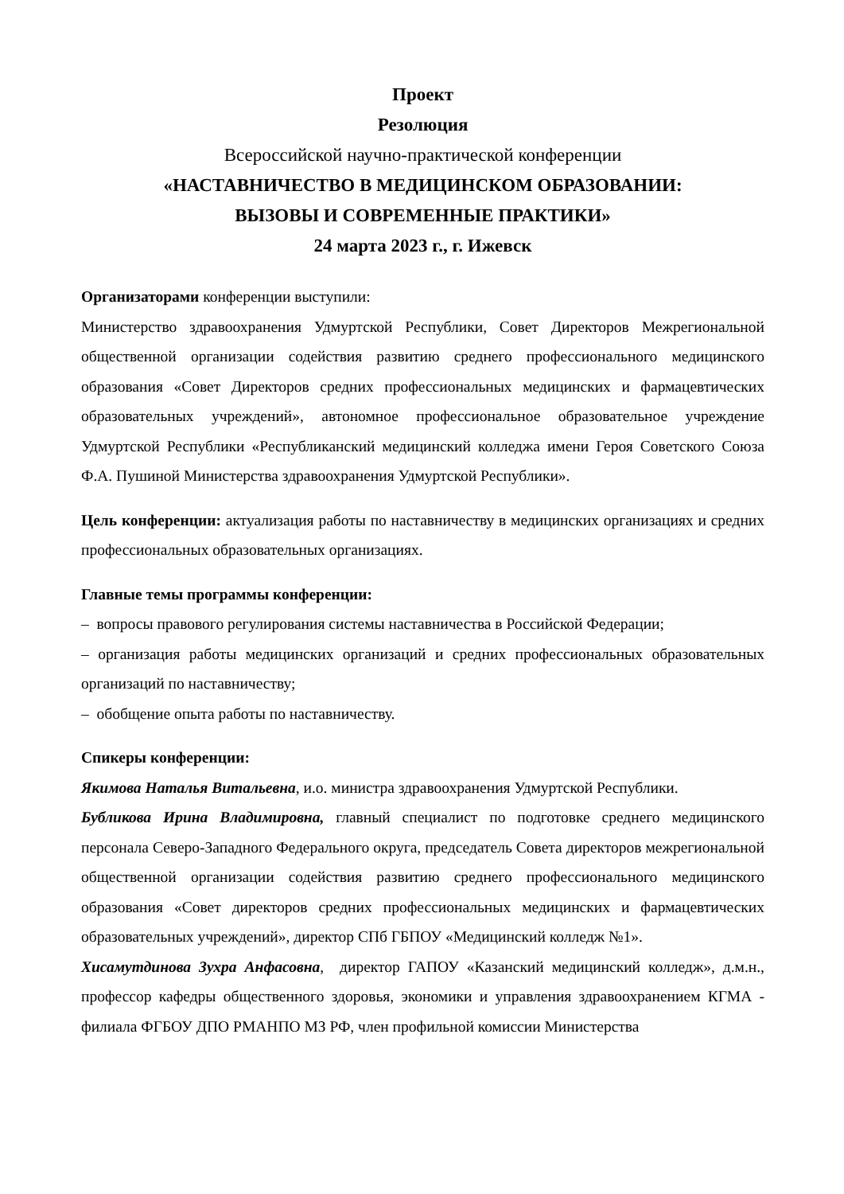Проект
Резолюция
Всероссийской научно-практической конференции
«НАСТАВНИЧЕСТВО В МЕДИЦИНСКОМ ОБРАЗОВАНИИ:
ВЫЗОВЫ И СОВРЕМЕННЫЕ ПРАКТИКИ»
24 марта 2023 г., г. Ижевск
Организаторами конференции выступили:
Министерство здравоохранения Удмуртской Республики, Совет Директоров Межрегиональной общественной организации содействия развитию среднего профессионального медицинского образования «Совет Директоров средних профессиональных медицинских и фармацевтических образовательных учреждений», автономное профессиональное образовательное учреждение Удмуртской Республики «Республиканский медицинский колледжа имени Героя Советского Союза Ф.А. Пушиной Министерства здравоохранения Удмуртской Республики».
Цель конференции: актуализация работы по наставничеству в медицинских организациях и средних профессиональных образовательных организациях.
Главные темы программы конференции:
– вопросы правового регулирования системы наставничества в Российской Федерации;
– организация работы медицинских организаций и средних профессиональных образовательных организаций по наставничеству;
– обобщение опыта работы по наставничеству.
Спикеры конференции:
Якимова Наталья Витальевна, и.о. министра здравоохранения Удмуртской Республики.
Бубликова Ирина Владимировна, главный специалист по подготовке среднего медицинского персонала Северо-Западного Федерального округа, председатель Совета директоров межрегиональной общественной организации содействия развитию среднего профессионального медицинского образования «Совет директоров средних профессиональных медицинских и фармацевтических образовательных учреждений», директор СПб ГБПОУ «Медицинский колледж №1».
Хисамутдинова Зухра Анфасовна, директор ГАПОУ «Казанский медицинский колледж», д.м.н., профессор кафедры общественного здоровья, экономики и управления здравоохранением КГМА - филиала ФГБОУ ДПО РМАНПО МЗ РФ, член профильной комиссии Министерства